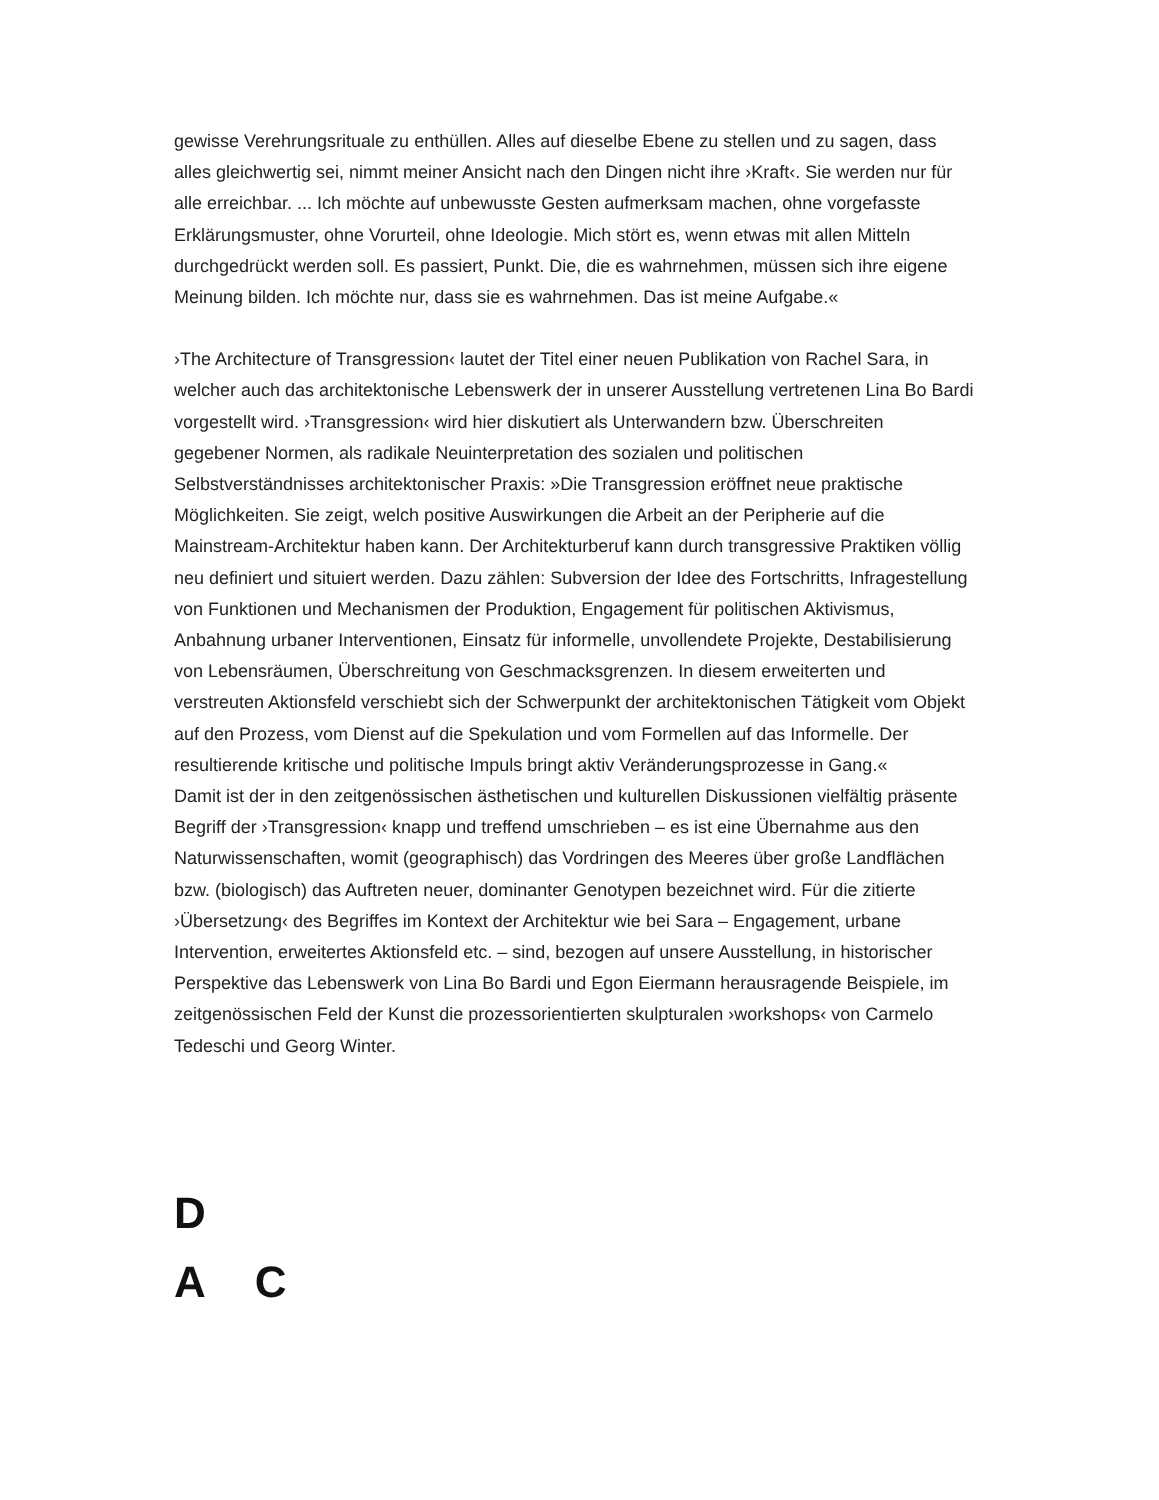gewisse Verehrungsrituale zu enthüllen. Alles auf dieselbe Ebene zu stellen und zu sagen, dass alles gleichwertig sei, nimmt meiner Ansicht nach den Dingen nicht ihre ›Kraft‹. Sie werden nur für alle erreichbar. ... Ich möchte auf unbewusste Gesten aufmerksam machen, ohne vorgefasste Erklärungsmuster, ohne Vorurteil, ohne Ideologie. Mich stört es, wenn etwas mit allen Mitteln durchgedrückt werden soll. Es passiert, Punkt. Die, die es wahrnehmen, müssen sich ihre eigene Meinung bilden. Ich möchte nur, dass sie es wahrnehmen. Das ist meine Aufgabe.«
›The Architecture of Transgression‹ lautet der Titel einer neuen Publikation von Rachel Sara, in welcher auch das architektonische Lebenswerk der in unserer Ausstellung vertretenen Lina Bo Bardi vorgestellt wird. ›Transgression‹ wird hier diskutiert als Unterwandern bzw. Überschreiten gegebener Normen, als radikale Neuinterpretation des sozialen und politischen Selbstverständnisses architektonischer Praxis: »Die Transgression eröffnet neue praktische Möglichkeiten. Sie zeigt, welch positive Auswirkungen die Arbeit an der Peripherie auf die Mainstream-Architektur haben kann. Der Architekturberuf kann durch transgressive Praktiken völlig neu definiert und situiert werden. Dazu zählen: Subversion der Idee des Fortschritts, Infragestellung von Funktionen und Mechanismen der Produktion, Engagement für politischen Aktivismus, Anbahnung urbaner Interventionen, Einsatz für informelle, unvollendete Projekte, Destabilisierung von Lebensräumen, Überschreitung von Geschmacksgrenzen. In diesem erweiterten und verstreuten Aktionsfeld verschiebt sich der Schwerpunkt der architektonischen Tätigkeit vom Objekt auf den Prozess, vom Dienst auf die Spekulation und vom Formellen auf das Informelle. Der resultierende kritische und politische Impuls bringt aktiv Veränderungsprozesse in Gang.«
Damit ist der in den zeitgenössischen ästhetischen und kulturellen Diskussionen vielfältig präsente Begriff der ›Transgression‹ knapp und treffend umschrieben – es ist eine Übernahme aus den Naturwissenschaften, womit (geographisch) das Vordringen des Meeres über große Landflächen bzw. (biologisch) das Auftreten neuer, dominanter Genotypen bezeichnet wird. Für die zitierte ›Übersetzung‹ des Begriffes im Kontext der Architektur wie bei Sara – Engagement, urbane Intervention, erweitertes Aktionsfeld etc. – sind, bezogen auf unsere Ausstellung, in historischer Perspektive das Lebenswerk von Lina Bo Bardi und Egon Eiermann herausragende Beispiele, im zeitgenössischen Feld der Kunst die prozessorientierten skulpturalen ›workshops‹ von Carmelo Tedeschi und Georg Winter.
D
A C